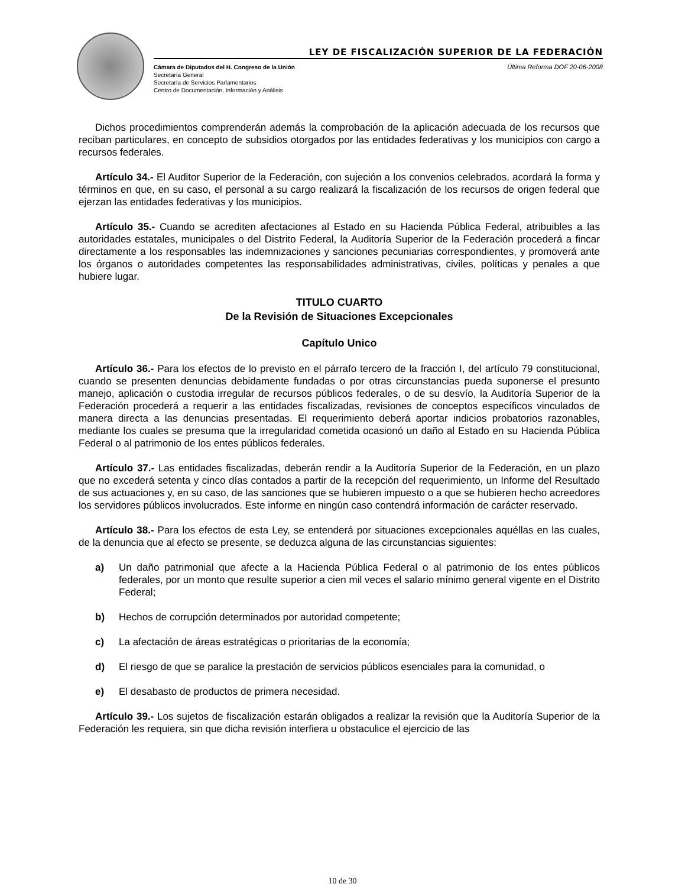LEY DE FISCALIZACIÓN SUPERIOR DE LA FEDERACIÓN
Última Reforma DOF 20-06-2008 Cámara de Diputados del H. Congreso de la Unión
Secretaría General
Secretaría de Servicios Parlamentarios
Centro de Documentación, Información y Análisis
Dichos procedimientos comprenderán además la comprobación de la aplicación adecuada de los recursos que reciban particulares, en concepto de subsidios otorgados por las entidades federativas y los municipios con cargo a recursos federales.
Artículo 34.- El Auditor Superior de la Federación, con sujeción a los convenios celebrados, acordará la forma y términos en que, en su caso, el personal a su cargo realizará la fiscalización de los recursos de origen federal que ejerzan las entidades federativas y los municipios.
Artículo 35.- Cuando se acrediten afectaciones al Estado en su Hacienda Pública Federal, atribuibles a las autoridades estatales, municipales o del Distrito Federal, la Auditoría Superior de la Federación procederá a fincar directamente a los responsables las indemnizaciones y sanciones pecuniarias correspondientes, y promoverá ante los órganos o autoridades competentes las responsabilidades administrativas, civiles, políticas y penales a que hubiere lugar.
TITULO CUARTO
De la Revisión de Situaciones Excepcionales
Capítulo Unico
Artículo 36.- Para los efectos de lo previsto en el párrafo tercero de la fracción I, del artículo 79 constitucional, cuando se presenten denuncias debidamente fundadas o por otras circunstancias pueda suponerse el presunto manejo, aplicación o custodia irregular de recursos públicos federales, o de su desvío, la Auditoría Superior de la Federación procederá a requerir a las entidades fiscalizadas, revisiones de conceptos específicos vinculados de manera directa a las denuncias presentadas. El requerimiento deberá aportar indicios probatorios razonables, mediante los cuales se presuma que la irregularidad cometida ocasionó un daño al Estado en su Hacienda Pública Federal o al patrimonio de los entes públicos federales.
Artículo 37.- Las entidades fiscalizadas, deberán rendir a la Auditoría Superior de la Federación, en un plazo que no excederá setenta y cinco días contados a partir de la recepción del requerimiento, un Informe del Resultado de sus actuaciones y, en su caso, de las sanciones que se hubieren impuesto o a que se hubieren hecho acreedores los servidores públicos involucrados. Este informe en ningún caso contendrá información de carácter reservado.
Artículo 38.- Para los efectos de esta Ley, se entenderá por situaciones excepcionales aquéllas en las cuales, de la denuncia que al efecto se presente, se deduzca alguna de las circunstancias siguientes:
a) Un daño patrimonial que afecte a la Hacienda Pública Federal o al patrimonio de los entes públicos federales, por un monto que resulte superior a cien mil veces el salario mínimo general vigente en el Distrito Federal;
b) Hechos de corrupción determinados por autoridad competente;
c) La afectación de áreas estratégicas o prioritarias de la economía;
d) El riesgo de que se paralice la prestación de servicios públicos esenciales para la comunidad, o
e) El desabasto de productos de primera necesidad.
Artículo 39.- Los sujetos de fiscalización estarán obligados a realizar la revisión que la Auditoría Superior de la Federación les requiera, sin que dicha revisión interfiera u obstaculice el ejercicio de las
10 de 30